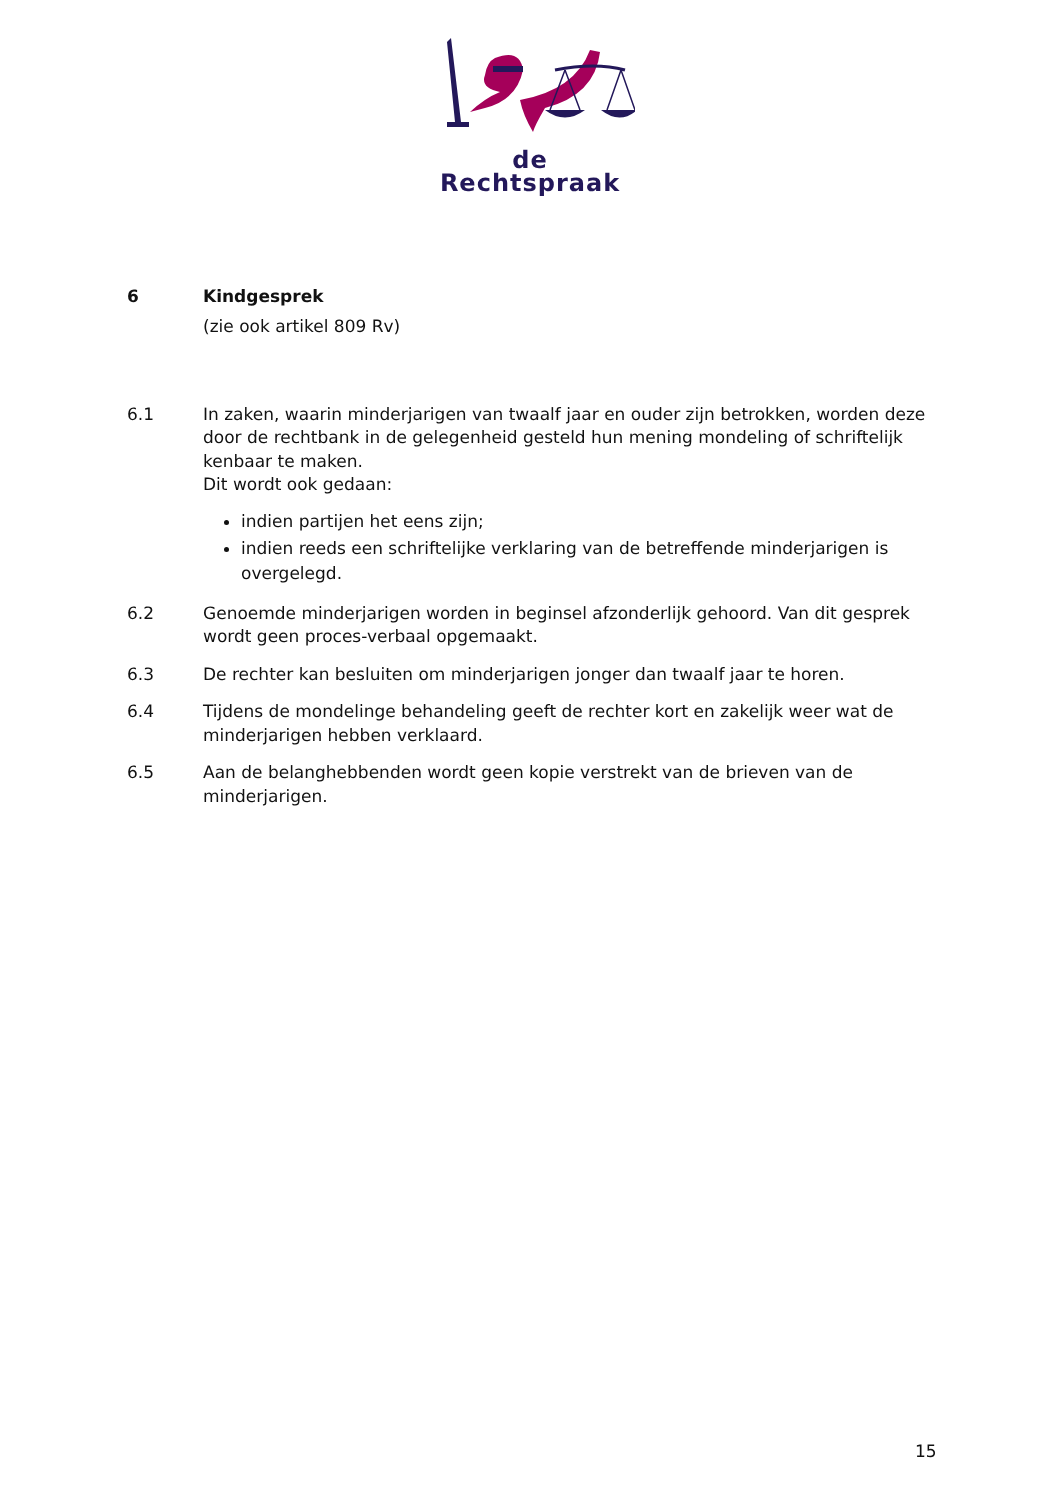de Rechtspraak
6 Kindgesprek
(zie ook artikel 809 Rv)
6.1 In zaken, waarin minderjarigen van twaalf jaar en ouder zijn betrokken, worden deze door de rechtbank in de gelegenheid gesteld hun mening mondeling of schriftelijk kenbaar te maken.
Dit wordt ook gedaan:
indien partijen het eens zijn;
indien reeds een schriftelijke verklaring van de betreffende minderjarigen is overgelegd.
6.2 Genoemde minderjarigen worden in beginsel afzonderlijk gehoord. Van dit gesprek wordt geen proces-verbaal opgemaakt.
6.3 De rechter kan besluiten om minderjarigen jonger dan twaalf jaar te horen.
6.4 Tijdens de mondelinge behandeling geeft de rechter kort en zakelijk weer wat de minderjarigen hebben verklaard.
6.5 Aan de belanghebbenden wordt geen kopie verstrekt van de brieven van de minderjarigen.
15